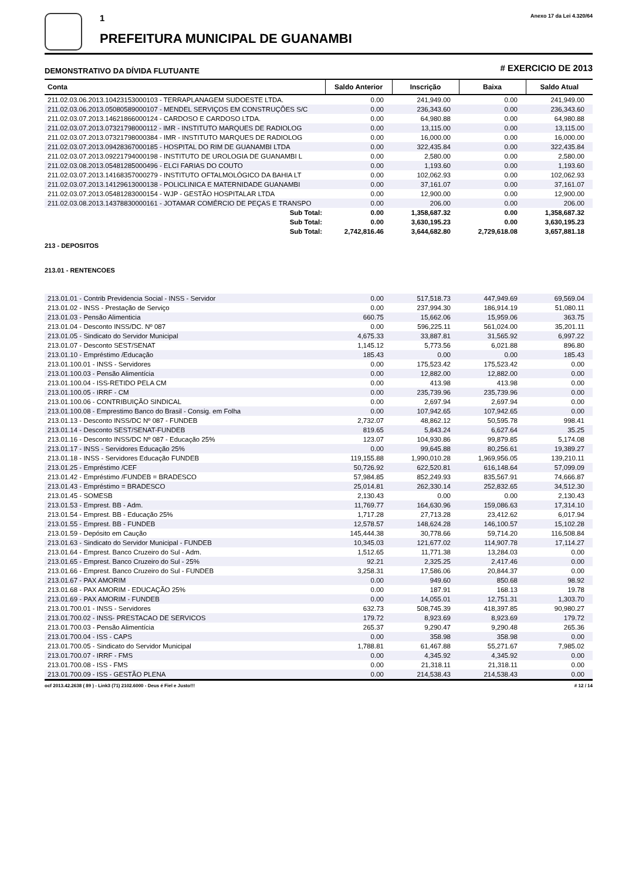1
PREFEITURA MUNICIPAL DE GUANAMBI
Anexo 17 da Lei 4.320/64
DEMONSTRATIVO DA DÍVIDA FLUTUANTE # EXERCICIO DE 2013
| Conta | Saldo Anterior | Inscrição | Baixa | Saldo Atual |
| --- | --- | --- | --- | --- |
| 211.02.03.06.2013.10423153000103 - TERRAPLANAGEM SUDOESTE LTDA. | 0.00 | 241,949.00 | 0.00 | 241,949.00 |
| 211.02.03.06.2013.05080589000107 - MENDEL SERVIÇOS EM CONSTRUÇÕES S/C | 0.00 | 236,343.60 | 0.00 | 236,343.60 |
| 211.02.03.07.2013.14621866000124 - CARDOSO E CARDOSO LTDA. | 0.00 | 64,980.88 | 0.00 | 64,980.88 |
| 211.02.03.07.2013.07321798000112 - IMR - INSTITUTO MARQUES DE RADIOLOG | 0.00 | 13,115.00 | 0.00 | 13,115.00 |
| 211.02.03.07.2013.07321798000384 - IMR - INSTITUTO MARQUES DE RADIOLOG | 0.00 | 16,000.00 | 0.00 | 16,000.00 |
| 211.02.03.07.2013.09428367000185 - HOSPITAL DO RIM DE GUANAMBI LTDA | 0.00 | 322,435.84 | 0.00 | 322,435.84 |
| 211.02.03.07.2013.09221794000198 - INSTITUTO DE UROLOGIA DE GUANAMBI L | 0.00 | 2,580.00 | 0.00 | 2,580.00 |
| 211.02.03.08.2013.05481285000496 - ELCI FARIAS DO COUTO | 0.00 | 1,193.60 | 0.00 | 1,193.60 |
| 211.02.03.07.2013.14168357000279 - INSTITUTO OFTALMOLÓGICO DA BAHIA LT | 0.00 | 102,062.93 | 0.00 | 102,062.93 |
| 211.02.03.07.2013.14129613000138 - POLICLINICA E MATERNIDADE GUANAMBI | 0.00 | 37,161.07 | 0.00 | 37,161.07 |
| 211.02.03.07.2013.05481283000154 - WJP - GESTÃO HOSPITALAR LTDA | 0.00 | 12,900.00 | 0.00 | 12,900.00 |
| 211.02.03.08.2013.14378830000161 - JOTAMAR COMÉRCIO DE PEÇAS E TRANSPO | 0.00 | 206.00 | 0.00 | 206.00 |
| Sub Total: | 0.00 | 1,358,687.32 | 0.00 | 1,358,687.32 |
| Sub Total: | 0.00 | 3,630,195.23 | 0.00 | 3,630,195.23 |
| Sub Total: | 2,742,816.46 | 3,644,682.80 | 2,729,618.08 | 3,657,881.18 |
213 - DEPOSITOS
213.01 - RENTENCOES
| 213.01.01 - Contrib Previdencia Social - INSS - Servidor | 0.00 | 517,518.73 | 447,949.69 | 69,569.04 |
| 213.01.02 - INSS - Prestação de Serviço | 0.00 | 237,994.30 | 186,914.19 | 51,080.11 |
| 213.01.03 - Pensão Alimenticia | 660.75 | 15,662.06 | 15,959.06 | 363.75 |
| 213.01.04 - Desconto INSS/DC. Nº 087 | 0.00 | 596,225.11 | 561,024.00 | 35,201.11 |
| 213.01.05 - Sindicato do Servidor Municipal | 4,675.33 | 33,887.81 | 31,565.92 | 6,997.22 |
| 213.01.07 - Desconto SEST/SENAT | 1,145.12 | 5,773.56 | 6,021.88 | 896.80 |
| 213.01.10 - Empréstimo /Educação | 185.43 | 0.00 | 0.00 | 185.43 |
| 213.01.100.01 - INSS - Servidores | 0.00 | 175,523.42 | 175,523.42 | 0.00 |
| 213.01.100.03 - Pensão Alimentícia | 0.00 | 12,882.00 | 12,882.00 | 0.00 |
| 213.01.100.04 - ISS-RETIDO PELA CM | 0.00 | 413.98 | 413.98 | 0.00 |
| 213.01.100.05 - IRRF - CM | 0.00 | 235,739.96 | 235,739.96 | 0.00 |
| 213.01.100.06 - CONTRIBUIÇÃO SINDICAL | 0.00 | 2,697.94 | 2,697.94 | 0.00 |
| 213.01.100.08 - Emprestimo Banco do Brasil - Consig. em Folha | 0.00 | 107,942.65 | 107,942.65 | 0.00 |
| 213.01.13 - Desconto INSS/DC Nº 087 - FUNDEB | 2,732.07 | 48,862.12 | 50,595.78 | 998.41 |
| 213.01.14 - Desconto SEST/SENAT-FUNDEB | 819.65 | 5,843.24 | 6,627.64 | 35.25 |
| 213.01.16 - Desconto INSS/DC Nº 087 - Educação 25% | 123.07 | 104,930.86 | 99,879.85 | 5,174.08 |
| 213.01.17 - INSS - Servidores Educação 25% | 0.00 | 99,645.88 | 80,256.61 | 19,389.27 |
| 213.01.18 - INSS - Servidores Educação FUNDEB | 119,155.88 | 1,990,010.28 | 1,969,956.05 | 139,210.11 |
| 213.01.25 - Empréstimo /CEF | 50,726.92 | 622,520.81 | 616,148.64 | 57,099.09 |
| 213.01.42 - Empréstimo /FUNDEB = BRADESCO | 57,984.85 | 852,249.93 | 835,567.91 | 74,666.87 |
| 213.01.43 - Empréstimo = BRADESCO | 25,014.81 | 262,330.14 | 252,832.65 | 34,512.30 |
| 213.01.45 - SOMESB | 2,130.43 | 0.00 | 0.00 | 2,130.43 |
| 213.01.53 - Emprest. BB - Adm. | 11,769.77 | 164,630.96 | 159,086.63 | 17,314.10 |
| 213.01.54 - Emprest. BB - Educação 25% | 1,717.28 | 27,713.28 | 23,412.62 | 6,017.94 |
| 213.01.55 - Emprest. BB - FUNDEB | 12,578.57 | 148,624.28 | 146,100.57 | 15,102.28 |
| 213.01.59 - Depósito em Caução | 145,444.38 | 30,778.66 | 59,714.20 | 116,508.84 |
| 213.01.63 - Sindicato do Servidor Municipal - FUNDEB | 10,345.03 | 121,677.02 | 114,907.78 | 17,114.27 |
| 213.01.64 - Emprest. Banco Cruzeiro do Sul - Adm. | 1,512.65 | 11,771.38 | 13,284.03 | 0.00 |
| 213.01.65 - Emprest. Banco Cruzeiro do Sul - 25% | 92.21 | 2,325.25 | 2,417.46 | 0.00 |
| 213.01.66 - Emprest. Banco Cruzeiro do Sul - FUNDEB | 3,258.31 | 17,586.06 | 20,844.37 | 0.00 |
| 213.01.67 - PAX AMORIM | 0.00 | 949.60 | 850.68 | 98.92 |
| 213.01.68 - PAX AMORIM - EDUCAÇÃO 25% | 0.00 | 187.91 | 168.13 | 19.78 |
| 213.01.69 - PAX AMORIM - FUNDEB | 0.00 | 14,055.01 | 12,751.31 | 1,303.70 |
| 213.01.700.01 - INSS - Servidores | 632.73 | 508,745.39 | 418,397.85 | 90,980.27 |
| 213.01.700.02 - INSS- PRESTACAO DE SERVICOS | 179.72 | 8,923.69 | 8,923.69 | 179.72 |
| 213.01.700.03 - Pensão Alimentícia | 265.37 | 9,290.47 | 9,290.48 | 265.36 |
| 213.01.700.04 - ISS - CAPS | 0.00 | 358.98 | 358.98 | 0.00 |
| 213.01.700.05 - Sindicato do Servidor Municipal | 1,788.81 | 61,467.88 | 55,271.67 | 7,985.02 |
| 213.01.700.07 - IRRF - FMS | 0.00 | 4,345.92 | 4,345.92 | 0.00 |
| 213.01.700.08 - ISS - FMS | 0.00 | 21,318.11 | 21,318.11 | 0.00 |
| 213.01.700.09 - ISS - GESTÃO PLENA | 0.00 | 214,538.43 | 214,538.43 | 0.00 |
ocf 2013.42.2638 ( 89 ) - Link3 (71) 2102.6000 - Deus é Fiel e Justo!!! # 12 / 14